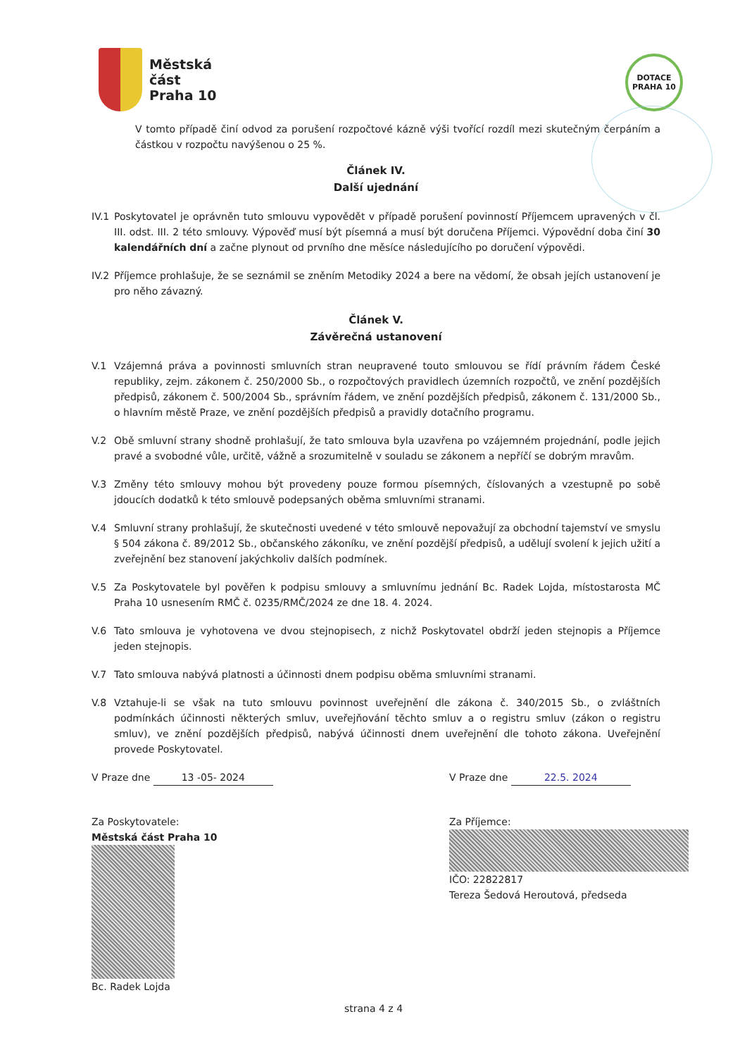Městská
část
Praha 10
DOTACE
PRAHA 10
V tomto případě činí odvod za porušení rozpočtové kázně výši tvořící rozdíl mezi skutečným čerpáním a částkou v rozpočtu navýšenou o 25 %.
Článek IV.
Další ujednání
IV.1 Poskytovatel je oprávněn tuto smlouvu vypovědět v případě porušení povinností Příjemcem upravených v čl. III. odst. III. 2 této smlouvy. Výpověď musí být písemná a musí být doručena Příjemci. Výpovědní doba činí 30 kalendářních dní a začne plynout od prvního dne měsíce následujícího po doručení výpovědi.
IV.2 Příjemce prohlašuje, že se seznámil se zněním Metodiky 2024 a bere na vědomí, že obsah jejích ustanovení je pro něho závazný.
Článek V.
Závěrečná ustanovení
V.1 Vzájemná práva a povinnosti smluvních stran neupravené touto smlouvou se řídí právním řádem České republiky, zejm. zákonem č. 250/2000 Sb., o rozpočtových pravidlech územních rozpočtů, ve znění pozdějších předpisů, zákonem č. 500/2004 Sb., správním řádem, ve znění pozdějších předpisů, zákonem č. 131/2000 Sb., o hlavním městě Praze, ve znění pozdějších předpisů a pravidly dotačního programu.
V.2 Obě smluvní strany shodně prohlašují, že tato smlouva byla uzavřena po vzájemném projednání, podle jejich pravé a svobodné vůle, určitě, vážně a srozumitelně v souladu se zákonem a nepříčí se dobrým mravům.
V.3 Změny této smlouvy mohou být provedeny pouze formou písemných, číslovaných a vzestupně po sobě jdoucích dodatků k této smlouvě podepsaných oběma smluvními stranami.
V.4 Smluvní strany prohlašují, že skutečnosti uvedené v této smlouvě nepovažují za obchodní tajemství ve smyslu § 504 zákona č. 89/2012 Sb., občanského zákoníku, ve znění pozdější předpisů, a udělují svolení k jejich užití a zveřejnění bez stanovení jakýchkoliv dalších podmínek.
V.5 Za Poskytovatele byl pověřen k podpisu smlouvy a smluvnímu jednání Bc. Radek Lojda, místostarosta MČ Praha 10 usnesením RMČ č. 0235/RMČ/2024 ze dne 18. 4. 2024.
V.6 Tato smlouva je vyhotovena ve dvou stejnopisech, z nichž Poskytovatel obdrží jeden stejnopis a Příjemce jeden stejnopis.
V.7 Tato smlouva nabývá platnosti a účinnosti dnem podpisu oběma smluvními stranami.
V.8 Vztahuje-li se však na tuto smlouvu povinnost uveřejnění dle zákona č. 340/2015 Sb., o zvláštních podmínkách účinnosti některých smluv, uveřejňování těchto smluv a o registru smluv (zákon o registru smluv), ve znění pozdějších předpisů, nabývá účinnosti dnem uveřejnění dle tohoto zákona. Uveřejnění provede Poskytovatel.
V Praze dne 13 -05- 2024 V Praze dne 22.5. 2024
Za Poskytovatele:
Městská část Praha 10
Bc. Radek Lojda
Za Příjemce:
IČO: 22822817
Tereza Šedová Heroutová, předseda
strana 4 z 4